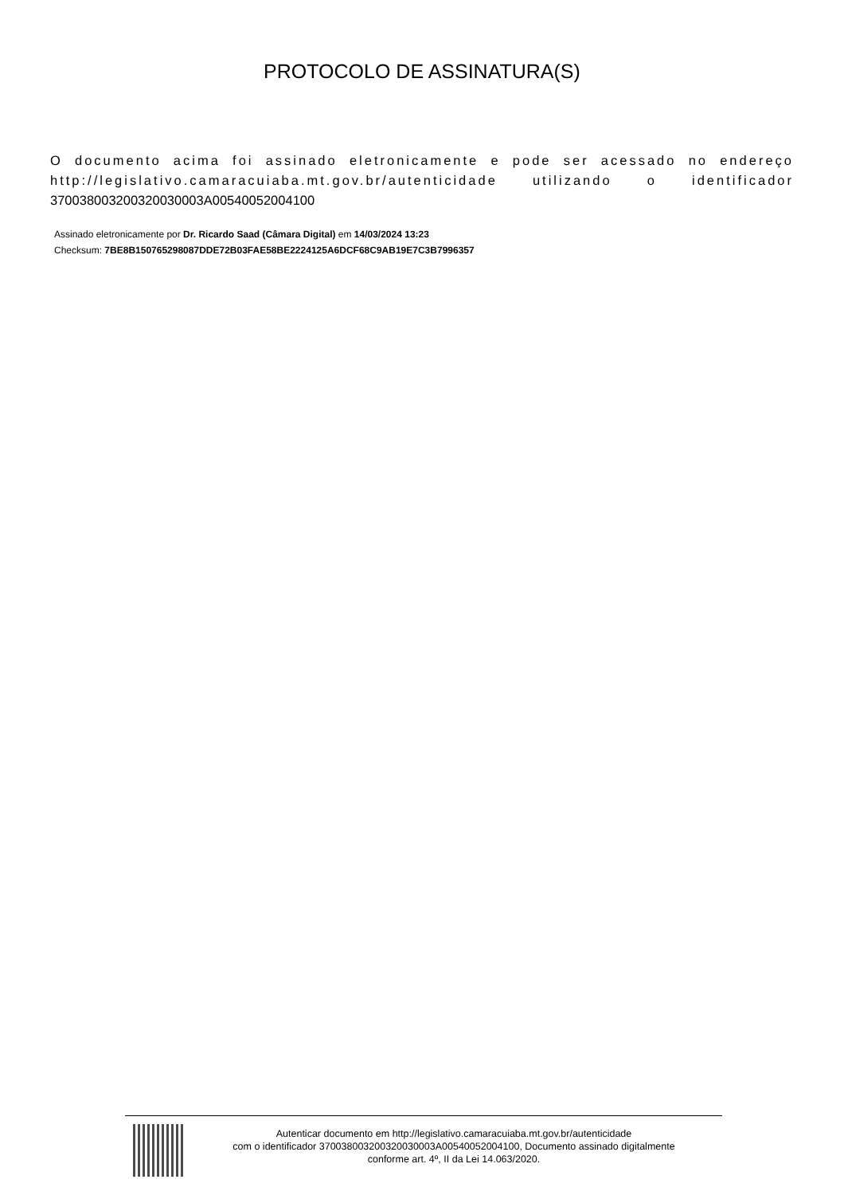PROTOCOLO DE ASSINATURA(S)
O documento acima foi assinado eletronicamente e pode ser acessado no endereço http://legislativo.camaracuiaba.mt.gov.br/autenticidade utilizando o identificador 370038003200320030003A00540052004100
Assinado eletronicamente por Dr. Ricardo Saad (Câmara Digital) em 14/03/2024 13:23
Checksum: 7BE8B150765298087DDE72B03FAE58BE2224125A6DCF68C9AB19E7C3B7996357
Autenticar documento em http://legislativo.camaracuiaba.mt.gov.br/autenticidade
com o identificador 370038003200320030003A00540052004100, Documento assinado digitalmente
conforme art. 4º, II da Lei 14.063/2020.